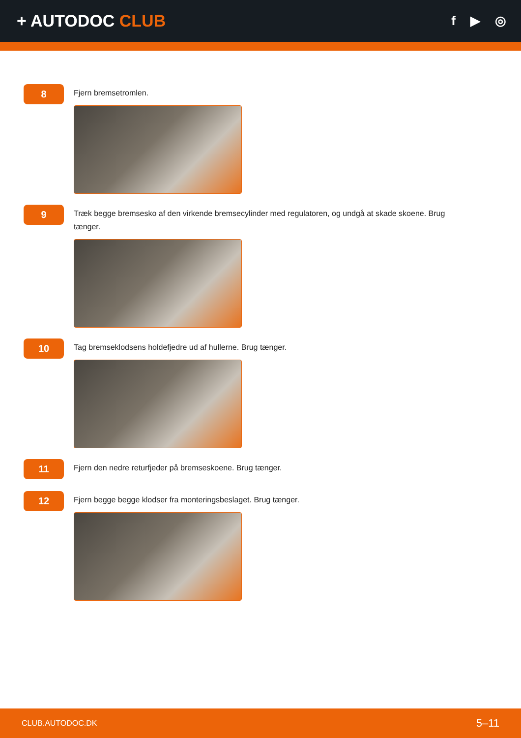+ AUTODOC CLUB
f ▶ ◎
8
Fjern bremsetromlen.
9
Træk begge bremsesko af den virkende bremsecylinder med regulatoren, og undgå at skade skoene. Brug tænger.
10
Tag bremseklodsens holdefjedre ud af hullerne. Brug tænger.
11
Fjern den nedre returfjeder på bremseskoene. Brug tænger.
12
Fjern begge begge klodser fra monteringsbeslaget. Brug tænger.
CLUB.AUTODOC.DK 5–11